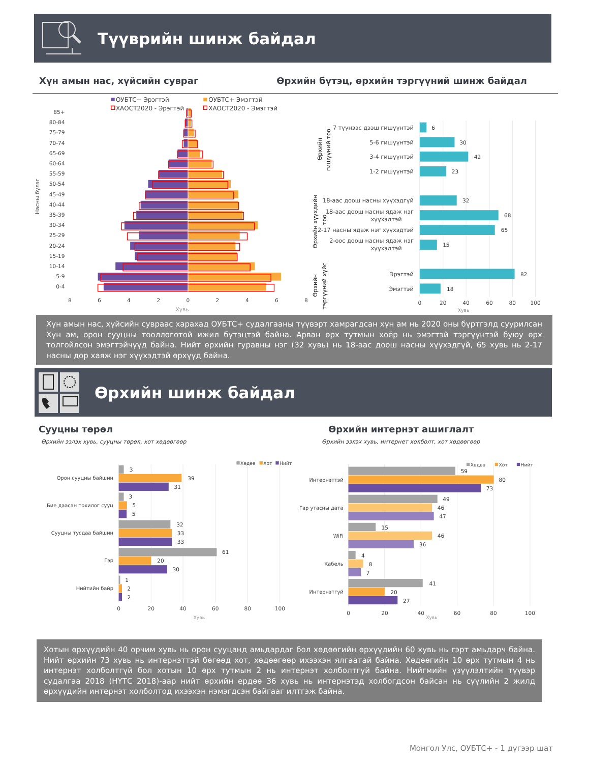Түүврийн шинж байдал
Хүн амын нас, хүйсийн сувраг Өрхийн бүтэц, өрхийн тэргүүний шинж байдал
ОУБТС+ Эрэгтэй
ОУБТС+ Эмэгтэй
ХАОСТ2020 - Эрэгтэй
ХАОСТ2020 - Эмэгтэй
Насны бүлэг
85+
80-84
75-79
70-74
65-69
60-64
55-59
50-54
45-49
40-44
35-39
30-34
25-29
20-24
15-19
10-14
5-9
0-4
8
6
4
2
0
2
4
6
8
Хувь
гишүүний тоо
Өрхийн
Өрхийн хүүхдийн
тоо
Өрхийн
тэргүүний хүйс
7 түүнээс дээш гишүүнтэй
5-6 гишүүнтэй
3-4 гишүүнтэй
1-2 гишүүнтэй
18-аас доош насны хүүхэдгүй
18-аас доош насны ядаж нэг
хүүхэдтэй
2-17 насны ядаж нэг хүүхэдтэй
2-оос доош насны ядаж нэг
хүүхэдтэй
Эрэгтэй
Эмэгтэй
6
30
42
23
32
68
65
15
82
18
0
20
40
60
80
100
Хувь
Хүн амын нас, хүйсийн сувраас харахад ОУБТС+ судалгааны түүвэрт хамрагдсан хүн ам нь 2020 оны бүртгэлд суурилсан Хүн ам, орон сууцны тооллоготой ижил бүтэцтэй байна. Арван өрх тутмын хоёр нь эмэгтэй тэргүүнтэй буюу өрх толгойлсон эмэгтэйчүүд байна. Нийт өрхийн гуравны нэг (32 хувь) нь 18-аас доош насны хүүхэдгүй, 65 хувь нь 2-17 насны дор хаяж нэг хүүхэдтэй өрхүүд байна.
Өрхийн шинж байдал
Сууцны төрөл
Өрхийн эзлэх хувь, сууцны төрөл, хот хөдөөгөөр
Өрхийн интернэт ашиглалт
Өрхийн эзлэх хувь, интернет холболт, хот хөдөөгөөр
Хөдөө
Хот
Нийт
Орон сууцны байшин
Бие даасан тохилог сууц
Сууцны тусдаа байшин
Гэр
Нийтийн байр
3
39
31
3
5
5
32
33
33
61
20
30
1
2
2
0
20
40
60
80
100
Хувь
Хөдөө
Хот
Нийт
Интернэттэй
Гар утасны дата
WiFi
Кабель
Интернэтгүй
59
80
73
49
46
47
15
46
36
4
8
7
41
20
27
0
20
40
60
80
100
Хувь
Хотын өрхүүдийн 40 орчим хувь нь орон сууцанд амьдардаг бол хөдөөгийн өрхүүдийн 60 хувь нь гэрт амьдарч байна. Нийт өрхийн 73 хувь нь интернэттэй бөгөөд хот, хөдөөгөөр ихээхэн ялгаатай байна. Хөдөөгийн 10 өрх тутмын 4 нь интернэт холболтгүй бол хотын 10 өрх тутмын 2 нь интернэт холболтгүй байна. Нийгмийн үзүүлэлтийн түүвэр судалгаа 2018 (НҮТС 2018)-аар нийт өрхийн ердөө 36 хувь нь интернэтэд холбогдсон байсан нь сүүлийн 2 жилд өрхүүдийн интернэт холболтод ихээхэн нэмэгдсэн байгааг илтгэж байна.
Монгол Улс, ОУБТС+ - 1 дүгээр шат